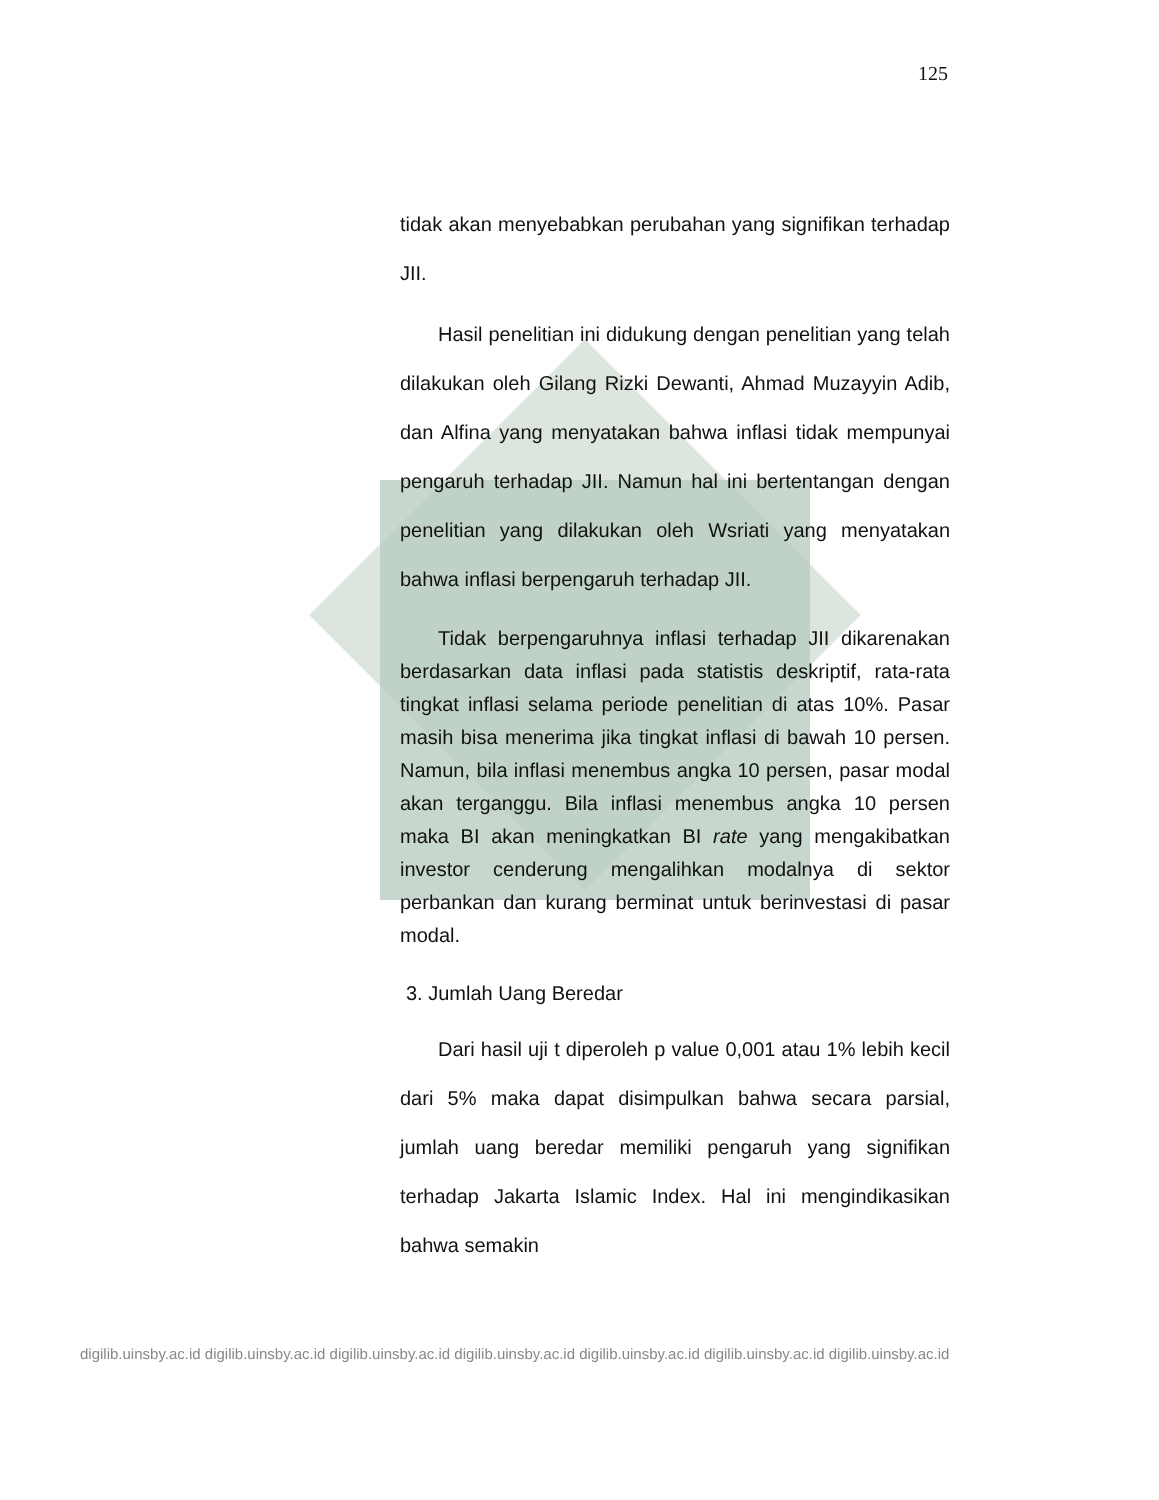125
tidak akan menyebabkan perubahan yang signifikan terhadap JII.
Hasil penelitian ini didukung dengan penelitian yang telah dilakukan oleh Gilang Rizki Dewanti, Ahmad Muzayyin Adib, dan Alfina yang menyatakan bahwa inflasi tidak mempunyai pengaruh terhadap JII. Namun hal ini bertentangan dengan penelitian yang dilakukan oleh Wsriati yang menyatakan bahwa inflasi berpengaruh terhadap JII.
Tidak berpengaruhnya inflasi terhadap JII dikarenakan berdasarkan data inflasi pada statistis deskriptif, rata-rata tingkat inflasi selama periode penelitian di atas 10%. Pasar masih bisa menerima jika tingkat inflasi di bawah 10 persen. Namun, bila inflasi menembus angka 10 persen, pasar modal akan terganggu. Bila inflasi menembus angka 10 persen maka BI akan meningkatkan BI rate yang mengakibatkan investor cenderung mengalihkan modalnya di sektor perbankan dan kurang berminat untuk berinvestasi di pasar modal.
3. Jumlah Uang Beredar
Dari hasil uji t diperoleh p value 0,001 atau 1% lebih kecil dari 5% maka dapat disimpulkan bahwa secara parsial, jumlah uang beredar memiliki pengaruh yang signifikan terhadap Jakarta Islamic Index. Hal ini mengindikasikan bahwa semakin
digilib.uinsby.ac.id digilib.uinsby.ac.id digilib.uinsby.ac.id digilib.uinsby.ac.id digilib.uinsby.ac.id digilib.uinsby.ac.id digilib.uinsby.ac.id